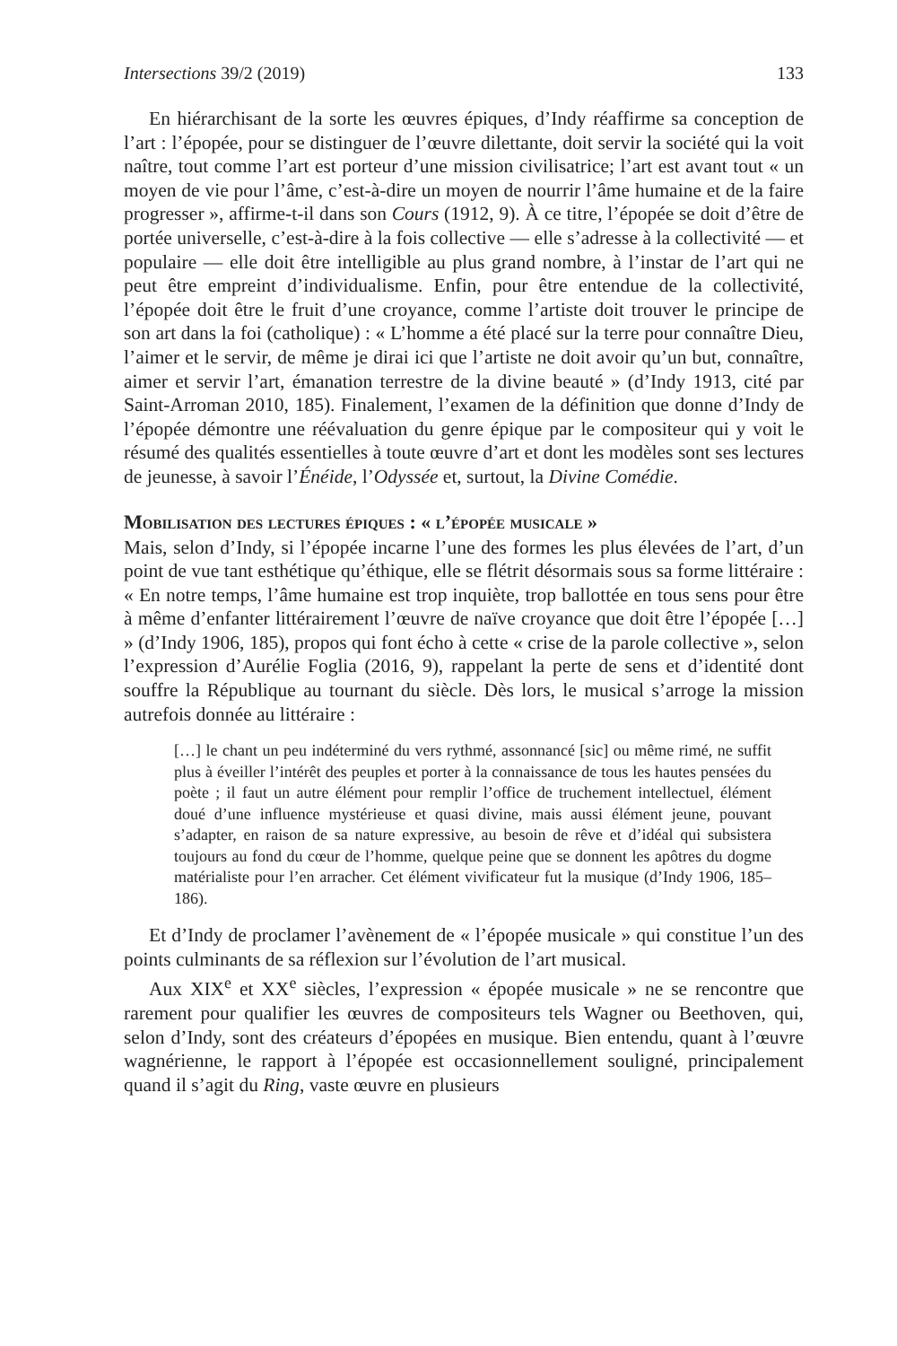Intersections 39/2 (2019) 133
En hiérarchisant de la sorte les œuvres épiques, d’Indy réaffirme sa conception de l’art : l’épopée, pour se distinguer de l’œuvre dilettante, doit servir la société qui la voit naître, tout comme l’art est porteur d’une mission civilisatrice; l’art est avant tout « un moyen de vie pour l’âme, c’est-à-dire un moyen de nourrir l’âme humaine et de la faire progresser », affirme-t-il dans son Cours (1912, 9). À ce titre, l’épopée se doit d’être de portée universelle, c’est-à-dire à la fois collective — elle s’adresse à la collectivité — et populaire — elle doit être intelligible au plus grand nombre, à l’instar de l’art qui ne peut être empreint d’individualisme. Enfin, pour être entendue de la collectivité, l’épopée doit être le fruit d’une croyance, comme l’artiste doit trouver le principe de son art dans la foi (catholique) : « L’homme a été placé sur la terre pour connaître Dieu, l’aimer et le servir, de même je dirai ici que l’artiste ne doit avoir qu’un but, connaître, aimer et servir l’art, émanation terrestre de la divine beauté » (d’Indy 1913, cité par Saint-Arroman 2010, 185). Finalement, l’examen de la définition que donne d’Indy de l’épopée démontre une réévaluation du genre épique par le compositeur qui y voit le résumé des qualités essentielles à toute œuvre d’art et dont les modèles sont ses lectures de jeunesse, à savoir l’Énéide, l’Odyssée et, surtout, la Divine Comédie.
Mobilisation des lectures épiques : « l’épopée musicale »
Mais, selon d’Indy, si l’épopée incarne l’une des formes les plus élevées de l’art, d’un point de vue tant esthétique qu’éthique, elle se flétrit désormais sous sa forme littéraire : « En notre temps, l’âme humaine est trop inquiète, trop ballottée en tous sens pour être à même d’enfanter littérairement l’œuvre de naïve croyance que doit être l’épopée […] » (d’Indy 1906, 185), propos qui font écho à cette « crise de la parole collective », selon l’expression d’Aurélie Foglia (2016, 9), rappelant la perte de sens et d’identité dont souffre la République au tournant du siècle. Dès lors, le musical s’arroge la mission autrefois donnée au littéraire :
[…] le chant un peu indéterminé du vers rythmé, assonnancé [sic] ou même rimé, ne suffit plus à éveiller l’intérêt des peuples et porter à la connaissance de tous les hautes pensées du poète ; il faut un autre élément pour remplir l’office de truchement intellectuel, élément doué d’une influence mystérieuse et quasi divine, mais aussi élément jeune, pouvant s’adapter, en raison de sa nature expressive, au besoin de rêve et d’idéal qui subsistera toujours au fond du cœur de l’homme, quelque peine que se donnent les apôtres du dogme matérialiste pour l’en arracher. Cet élément vivificateur fut la musique (d’Indy 1906, 185–186).
Et d’Indy de proclamer l’avènement de « l’épopée musicale » qui constitue l’un des points culminants de sa réflexion sur l’évolution de l’art musical.
Aux XIX<sup>e</sup> et XX<sup>e</sup> siècles, l’expression « épopée musicale » ne se rencontre que rarement pour qualifier les œuvres de compositeurs tels Wagner ou Beethoven, qui, selon d’Indy, sont des créateurs d’épopées en musique. Bien entendu, quant à l’œuvre wagnérienne, le rapport à l’épopée est occasionnellement souligné, principalement quand il s’agit du Ring, vaste œuvre en plusieurs